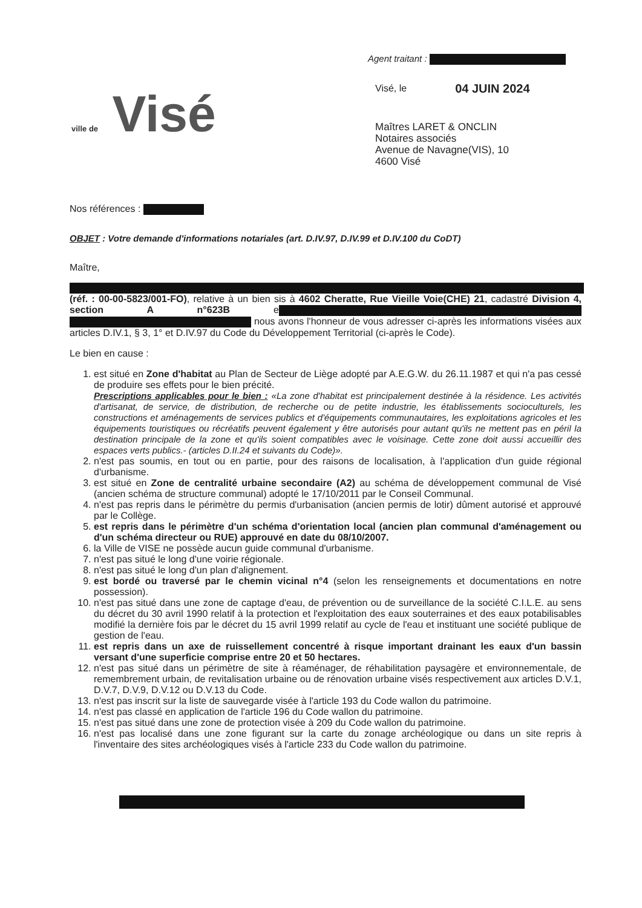ville de Visé
Agent traitant :
Visé, le 04 JUIN 2024
Maîtres LARET & ONCLIN
Notaires associés
Avenue de Navagne(VIS), 10
4600 Visé
Nos références :
OBJET : Votre demande d'informations notariales (art. D.IV.97, D.IV.99 et D.IV.100 du CoDT)
Maître,
(réf. : 00-00-5823/001-FO), relative à un bien sis à 4602 Cheratte, Rue Vieille Voie(CHE) 21, cadastré Division 4, section A n°623B e nous avons l'honneur de vous adresser ci-après les informations visées aux articles D.IV.1, § 3, 1° et D.IV.97 du Code du Développement Territorial (ci-après le Code).
Le bien en cause :
1. est situé en Zone d'habitat au Plan de Secteur de Liège adopté par A.E.G.W. du 26.11.1987 et qui n'a pas cessé de produire ses effets pour le bien précité.
Prescriptions applicables pour le bien : «La zone d'habitat est principalement destinée à la résidence. Les activités d'artisanat, de service, de distribution, de recherche ou de petite industrie, les établissements socioculturels, les constructions et aménagements de services publics et d'équipements communautaires, les exploitations agricoles et les équipements touristiques ou récréatifs peuvent également y être autorisés pour autant qu'ils ne mettent pas en péril la destination principale de la zone et qu'ils soient compatibles avec le voisinage. Cette zone doit aussi accueillir des espaces verts publics.- (articles D.II.24 et suivants du Code)».
2. n'est pas soumis, en tout ou en partie, pour des raisons de localisation, à l'application d'un guide régional d'urbanisme.
3. est situé en Zone de centralité urbaine secondaire (A2) au schéma de développement communal de Visé (ancien schéma de structure communal) adopté le 17/10/2011 par le Conseil Communal.
4. n'est pas repris dans le périmètre du permis d'urbanisation (ancien permis de lotir) dûment autorisé et approuvé par le Collège.
5. est repris dans le périmètre d'un schéma d'orientation local (ancien plan communal d'aménagement ou d'un schéma directeur ou RUE) approuvé en date du 08/10/2007.
6. la Ville de VISE ne possède aucun guide communal d'urbanisme.
7. n'est pas situé le long d'une voirie régionale.
8. n'est pas situé le long d'un plan d'alignement.
9. est bordé ou traversé par le chemin vicinal n°4 (selon les renseignements et documentations en notre possession).
10. n'est pas situé dans une zone de captage d'eau, de prévention ou de surveillance de la société C.I.L.E. au sens du décret du 30 avril 1990 relatif à la protection et l'exploitation des eaux souterraines et des eaux potabilisables modifié la dernière fois par le décret du 15 avril 1999 relatif au cycle de l'eau et instituant une société publique de gestion de l'eau.
11. est repris dans un axe de ruissellement concentré à risque important drainant les eaux d'un bassin versant d'une superficie comprise entre 20 et 50 hectares.
12. n'est pas situé dans un périmètre de site à réaménager, de réhabilitation paysagère et environnementale, de remembrement urbain, de revitalisation urbaine ou de rénovation urbaine visés respectivement aux articles D.V.1, D.V.7, D.V.9, D.V.12 ou D.V.13 du Code.
13. n'est pas inscrit sur la liste de sauvegarde visée à l'article 193 du Code wallon du patrimoine.
14. n'est pas classé en application de l'article 196 du Code wallon du patrimoine.
15. n'est pas situé dans une zone de protection visée à 209 du Code wallon du patrimoine.
16. n'est pas localisé dans une zone figurant sur la carte du zonage archéologique ou dans un site repris à l'inventaire des sites archéologiques visés à l'article 233 du Code wallon du patrimoine.